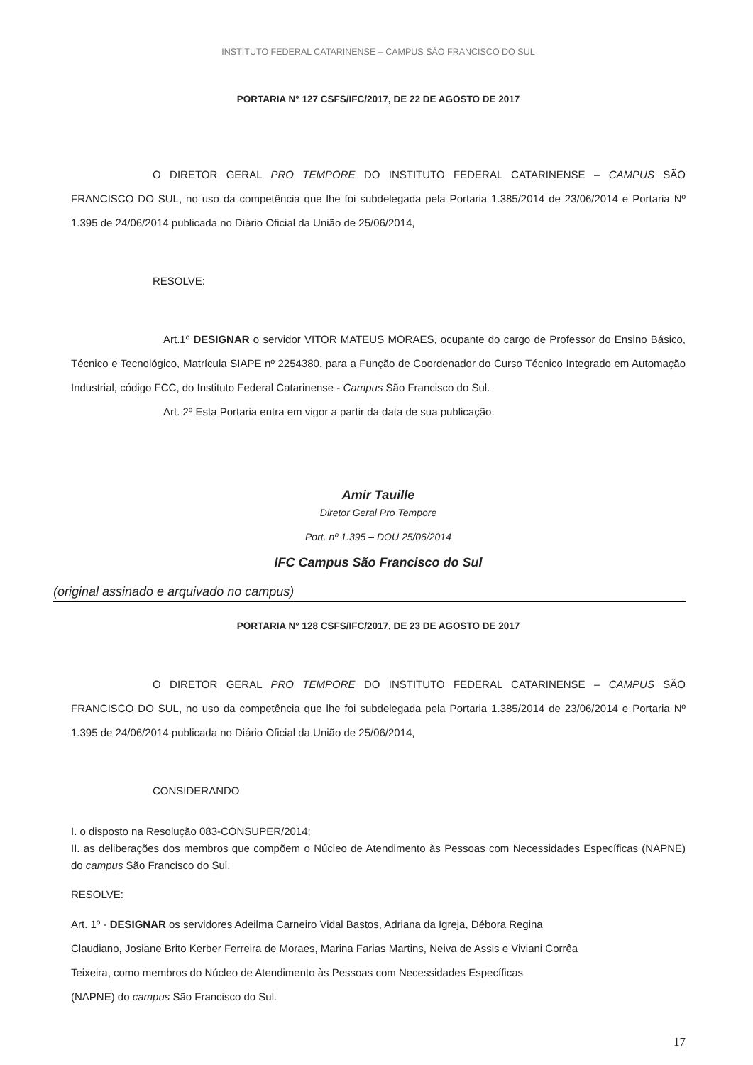INSTITUTO FEDERAL CATARINENSE – CAMPUS SÃO FRANCISCO DO SUL
PORTARIA N° 127 CSFS/IFC/2017, DE 22 DE AGOSTO DE 2017
O DIRETOR GERAL PRO TEMPORE DO INSTITUTO FEDERAL CATARINENSE – CAMPUS SÃO FRANCISCO DO SUL, no uso da competência que lhe foi subdelegada pela Portaria 1.385/2014 de 23/06/2014 e Portaria Nº 1.395 de 24/06/2014 publicada no Diário Oficial da União de 25/06/2014,
RESOLVE:
Art.1º DESIGNAR o servidor VITOR MATEUS MORAES, ocupante do cargo de Professor do Ensino Básico, Técnico e Tecnológico, Matrícula SIAPE nº 2254380, para a Função de Coordenador do Curso Técnico Integrado em Automação Industrial, código FCC, do Instituto Federal Catarinense - Campus São Francisco do Sul.
Art. 2º Esta Portaria entra em vigor a partir da data de sua publicação.
Amir Tauille
Diretor Geral Pro Tempore
Port. nº 1.395 – DOU 25/06/2014
IFC Campus São Francisco do Sul
(original assinado e arquivado no campus)
PORTARIA N° 128 CSFS/IFC/2017, DE 23 DE AGOSTO DE 2017
O DIRETOR GERAL PRO TEMPORE DO INSTITUTO FEDERAL CATARINENSE – CAMPUS SÃO FRANCISCO DO SUL, no uso da competência que lhe foi subdelegada pela Portaria 1.385/2014 de 23/06/2014 e Portaria Nº 1.395 de 24/06/2014 publicada no Diário Oficial da União de 25/06/2014,
CONSIDERANDO
I. o disposto na Resolução 083-CONSUPER/2014;
II. as deliberações dos membros que compõem o Núcleo de Atendimento às Pessoas com Necessidades Específicas (NAPNE) do campus São Francisco do Sul.
RESOLVE:
Art. 1º - DESIGNAR os servidores Adeilma Carneiro Vidal Bastos, Adriana da Igreja, Débora Regina
Claudiano, Josiane Brito Kerber Ferreira de Moraes, Marina Farias Martins, Neiva de Assis e Viviani Corrêa
Teixeira, como membros do Núcleo de Atendimento às Pessoas com Necessidades Específicas
(NAPNE) do campus São Francisco do Sul.
17